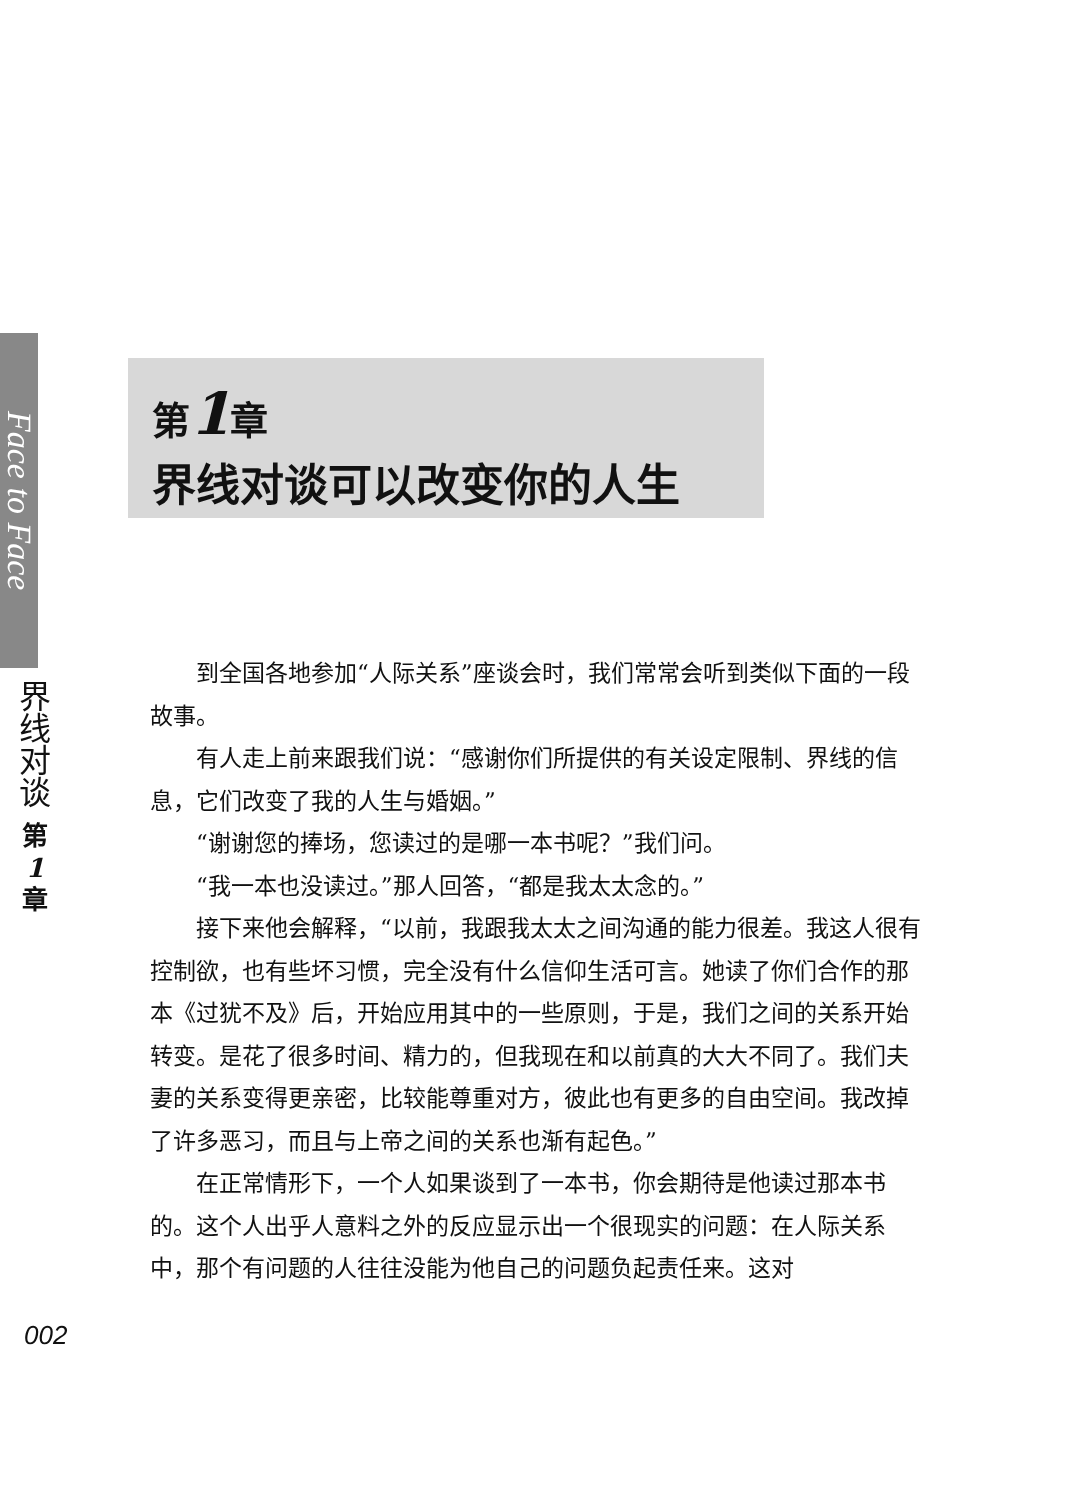Face to Face
界线对谈
第
1
章
第1章
界线对谈可以改变你的人生
到全国各地参加“人际关系”座谈会时，我们常常会听到类似下面的一段故事。
有人走上前来跟我们说：“感谢你们所提供的有关设定限制、界线的信息，它们改变了我的人生与婚姻。”
“谢谢您的捧场，您读过的是哪一本书呢？”我们问。
“我一本也没读过。”那人回答，“都是我太太念的。”
接下来他会解释，“以前，我跟我太太之间沟通的能力很差。我这人很有控制欲，也有些坏习惯，完全没有什么信仰生活可言。她读了你们合作的那本《过犹不及》后，开始应用其中的一些原则，于是，我们之间的关系开始转变。是花了很多时间、精力的，但我现在和以前真的大大不同了。我们夫妻的关系变得更亲密，比较能尊重对方，彼此也有更多的自由空间。我改掉了许多恶习，而且与上帝之间的关系也渐有起色。”
在正常情形下，一个人如果谈到了一本书，你会期待是他读过那本书的。这个人出乎人意料之外的反应显示出一个很现实的问题：在人际关系中，那个有问题的人往往没能为他自己的问题负起责任来。这对
002